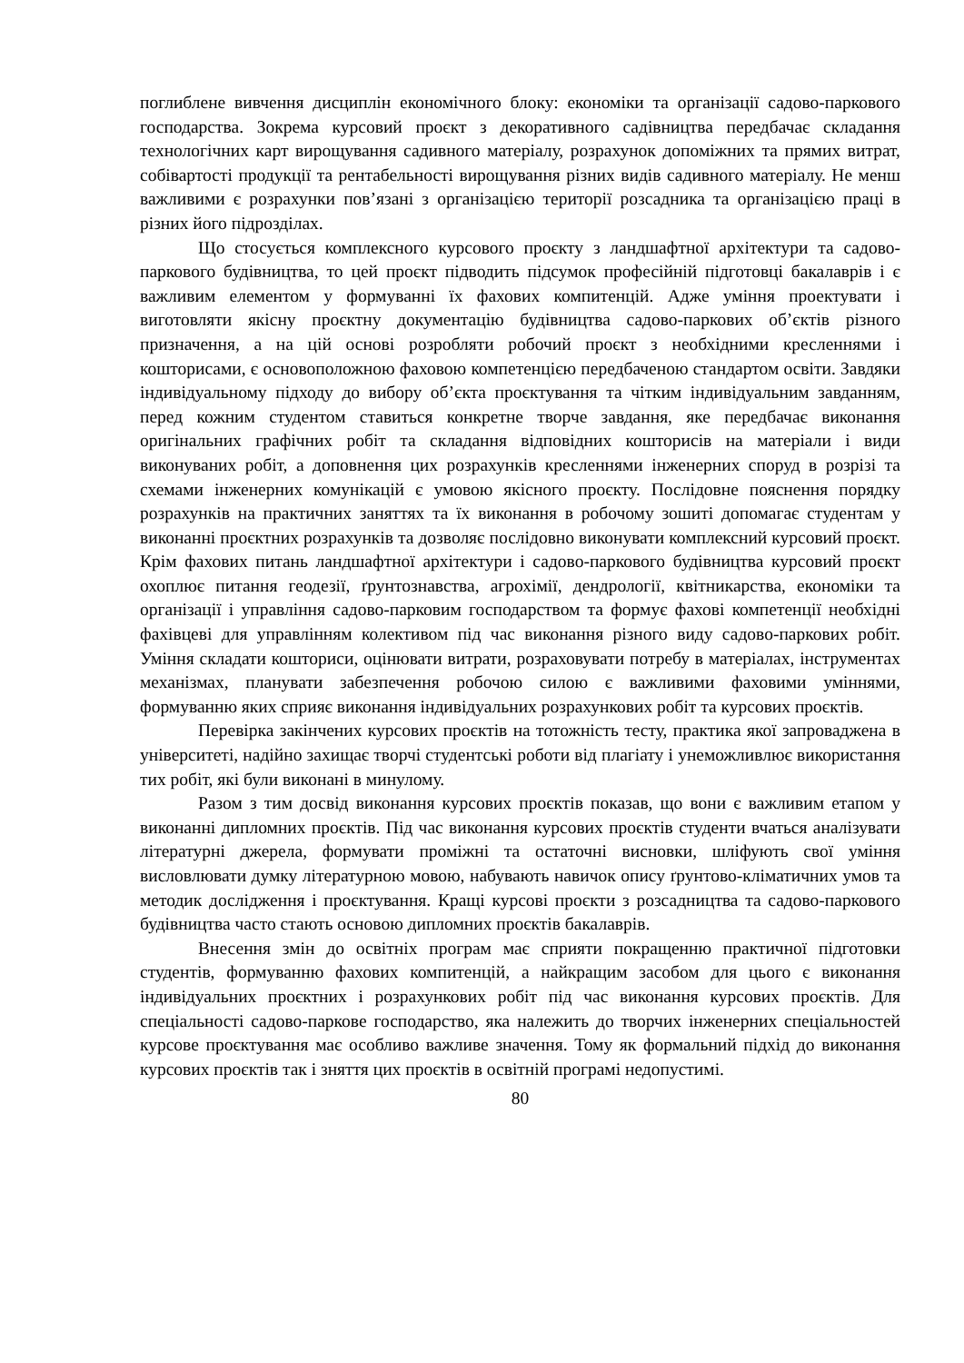поглиблене вивчення дисциплін економічного блоку: економіки та організації садово-паркового господарства. Зокрема курсовий проєкт з декоративного садівництва передбачає складання технологічних карт вирощування садивного матеріалу, розрахунок допоміжних та прямих витрат, собівартості продукції та рентабельності вирощування різних видів садивного матеріалу. Не менш важливими є розрахунки пов’язані з організацією території розсадника та організацією праці в різних його підрозділах.
Що стосується комплексного курсового проєкту з ландшафтної архітектури та садово-паркового будівництва, то цей проєкт підводить підсумок професійній підготовці бакалаврів і є важливим елементом у формуванні їх фахових компитенцій. Адже уміння проектувати і виготовляти якісну проєктну документацію будівництва садово-паркових об’єктів різного призначення, а на цій основі розробляти робочий проєкт з необхідними кресленнями і кошторисами, є основоположною фаховою компетенцією передбаченою стандартом освіти. Завдяки індивідуальному підходу до вибору об’єкта проєктування та чітким індивідуальним завданням, перед кожним студентом ставиться конкретне творче завдання, яке передбачає виконання оригінальних графічних робіт та складання відповідних кошторисів на матеріали і види виконуваних робіт, а доповнення цих розрахунків кресленнями інженерних споруд в розрізі та схемами інженерних комунікацій є умовою якісного проєкту. Послідовне пояснення порядку розрахунків на практичних заняттях та їх виконання в робочому зошиті допомагає студентам у виконанні проєктних розрахунків та дозволяє послідовно виконувати комплексний курсовий проєкт. Крім фахових питань ландшафтної архітектури і садово-паркового будівництва курсовий проєкт охоплює питання геодезії, ґрунтознавства, агрохімії, дендрології, квітникарства, економіки та організації і управління садово-парковим господарством та формує фахові компетенції необхідні фахівцеві для управлінням колективом під час виконання різного виду садово-паркових робіт. Уміння складати кошториси, оцінювати витрати, розраховувати потребу в матеріалах, інструментах механізмах, планувати забезпечення робочою силою є важливими фаховими уміннями, формуванню яких сприяє виконання індивідуальних розрахункових робіт та курсових проєктів.
Перевірка закінчених курсових проєктів на тотожність тесту, практика якої запроваджена в університеті, надійно захищає творчі студентські роботи від плагіату і унеможливлює використання тих робіт, які були виконані в минулому.
Разом з тим досвід виконання курсових проєктів показав, що вони є важливим етапом у виконанні дипломних проєктів. Під час виконання курсових проєктів студенти вчаться аналізувати літературні джерела, формувати проміжні та остаточні висновки, шліфують свої уміння висловлювати думку літературною мовою, набувають навичок опису ґрунтово-кліматичних умов та методик дослідження і проєктування. Кращі курсові проєкти з розсадництва та садово-паркового будівництва часто стають основою дипломних проєктів бакалаврів.
Внесення змін до освітніх програм має сприяти покращенню практичної підготовки студентів, формуванню фахових компитенцій, а найкращим засобом для цього є виконання індивідуальних проєктних і розрахункових робіт під час виконання курсових проєктів. Для спеціальності садово-паркове господарство, яка належить до творчих інженерних спеціальностей курсове проєктування має особливо важливе значення. Тому як формальний підхід до виконання курсових проєктів так і зняття цих проєктів в освітній програмі недопустимі.
80